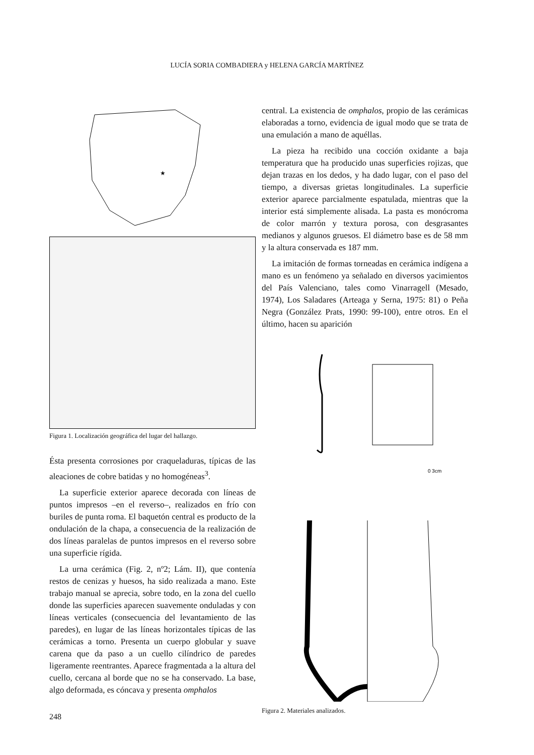LUCÍA SORIA COMBADIERA y HELENA GARCÍA MARTÍNEZ
★
Figura 1. Localización geográfica del lugar del hallazgo.
Ésta presenta corrosiones por craqueladuras, típicas de las aleaciones de cobre batidas y no homogéneas<sup>3</sup>.
La superficie exterior aparece decorada con líneas de puntos impresos –en el reverso–, realizados en frío con buriles de punta roma. El baquetón central es producto de la ondulación de la chapa, a consecuencia de la realización de dos líneas paralelas de puntos impresos en el reverso sobre una superficie rígida.
La urna cerámica (Fig. 2, nº2; Lám. II), que contenía restos de cenizas y huesos, ha sido realizada a mano. Este trabajo manual se aprecia, sobre todo, en la zona del cuello donde las superficies aparecen suavemente onduladas y con líneas verticales (consecuencia del levantamiento de las paredes), en lugar de las líneas horizontales típicas de las cerámicas a torno. Presenta un cuerpo globular y suave carena que da paso a un cuello cilíndrico de paredes ligeramente reentrantes. Aparece fragmentada a la altura del cuello, cercana al borde que no se ha conservado. La base, algo deformada, es cóncava y presenta omphalos
central. La existencia de omphalos, propio de las cerámicas elaboradas a torno, evidencia de igual modo que se trata de una emulación a mano de aquéllas.
La pieza ha recibido una cocción oxidante a baja temperatura que ha producido unas superficies rojizas, que dejan trazas en los dedos, y ha dado lugar, con el paso del tiempo, a diversas grietas longitudinales. La superficie exterior aparece parcialmente espatulada, mientras que la interior está simplemente alisada. La pasta es monócroma de color marrón y textura porosa, con desgrasantes medianos y algunos gruesos. El diámetro base es de 58 mm y la altura conservada es 187 mm.
La imitación de formas torneadas en cerámica indígena a mano es un fenómeno ya señalado en diversos yacimientos del País Valenciano, tales como Vinarragell (Mesado, 1974), Los Saladares (Arteaga y Serna, 1975: 81) o Peña Negra (González Prats, 1990: 99-100), entre otros. En el último, hacen su aparición
0 3cm
Figura 2. Materiales analizados.
248